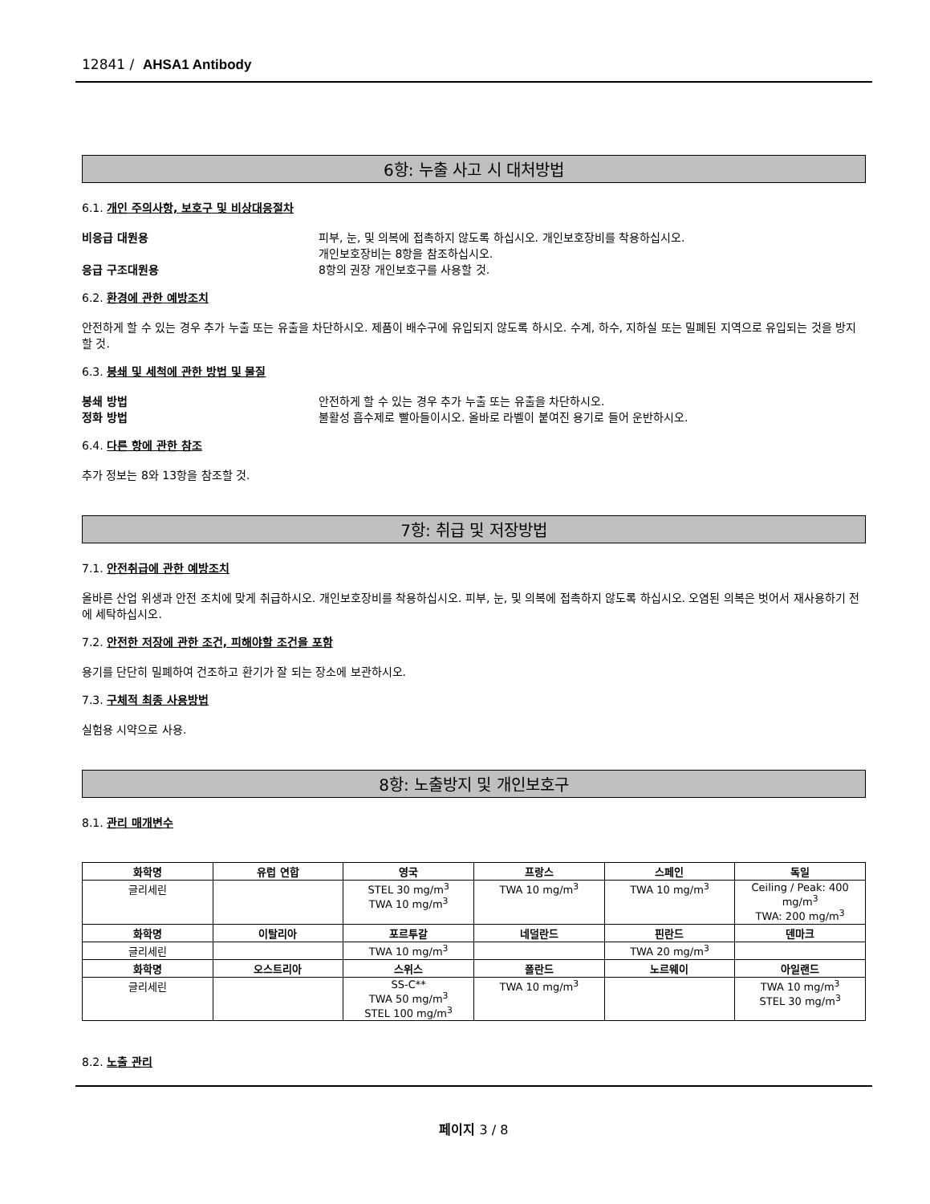12841 / AHSA1 Antibody
6항: 누출 사고 시 대처방법
6.1. 개인 주의사항, 보호구 및 비상대응절차
비응급 대원용 피부, 눈, 및 의복에 접촉하지 않도록 하십시오. 개인보호장비를 착용하십시오.
개인보호장비는 8항을 참조하십시오.
응급 구조대원용 8항의 권장 개인보호구를 사용할 것.
6.2. 환경에 관한 예방조치
안전하게 할 수 있는 경우 추가 누출 또는 유출을 차단하시오. 제품이 배수구에 유입되지 않도록 하시오. 수계, 하수, 지하실 또는 밀폐된 지역으로 유입되는 것을 방지할 것.
6.3. 봉쇄 및 세척에 관한 방법 및 물질
봉쇄 방법 안전하게 할 수 있는 경우 추가 누출 또는 유출을 차단하시오.
정화 방법 불활성 흡수제로 빨아들이시오. 올바로 라벨이 붙여진 용기로 들어 운반하시오.
6.4. 다른 항에 관한 참조
추가 정보는 8와 13항을 참조할 것.
7항: 취급 및 저장방법
7.1. 안전취급에 관한 예방조치
올바른 산업 위생과 안전 조치에 맞게 취급하시오. 개인보호장비를 착용하십시오. 피부, 눈, 및 의복에 접촉하지 않도록 하십시오. 오염된 의복은 벗어서 재사용하기 전에 세탁하십시오.
7.2. 안전한 저장에 관한 조건, 피해야할 조건을 포함
용기를 단단히 밀폐하여 건조하고 환기가 잘 되는 장소에 보관하시오.
7.3. 구체적 최종 사용방법
실험용 시약으로 사용.
8항: 노출방지 및 개인보호구
8.1. 관리 매개변수
| 화학명 | 유럽 연합 | 영국 | 프랑스 | 스페인 | 독일 |
| --- | --- | --- | --- | --- | --- |
| 글리세린 | | STEL 30 mg/m<sup>3</sup> TWA 10 mg/m<sup>3</sup> | TWA 10 mg/m<sup>3</sup> | TWA 10 mg/m<sup>3</sup> | Ceiling / Peak: 400 mg/m<sup>3</sup> TWA: 200 mg/m<sup>3</sup> |
| 화학명 | 이탈리아 | 포르투갈 | 네덜란드 | 핀란드 | 덴마크 |
| 글리세린 | | TWA 10 mg/m<sup>3</sup> | | TWA 20 mg/m<sup>3</sup> | |
| 화학명 | 오스트리아 | 스위스 | 폴란드 | 노르웨이 | 아일랜드 |
| 글리세린 | | SS-C** TWA 50 mg/m<sup>3</sup> STEL 100 mg/m<sup>3</sup> | TWA 10 mg/m<sup>3</sup> | | TWA 10 mg/m<sup>3</sup> STEL 30 mg/m<sup>3</sup> |
8.2. 노출 관리
페이지 3 / 8